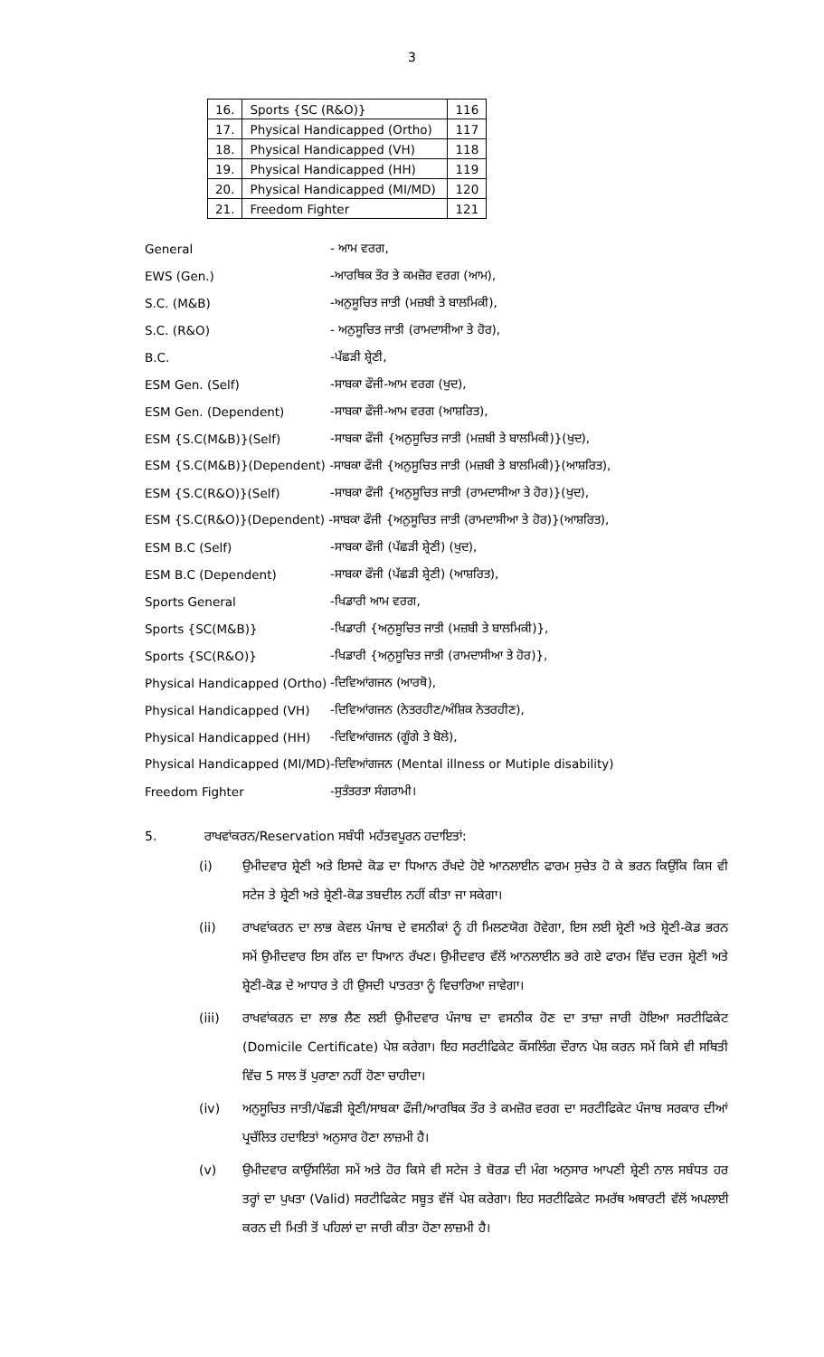3
| 16. | Sports {SC (R&O)} | 116 |
| 17. | Physical Handicapped (Ortho) | 117 |
| 18. | Physical Handicapped (VH) | 118 |
| 19. | Physical Handicapped (HH) | 119 |
| 20. | Physical Handicapped (MI/MD) | 120 |
| 21. | Freedom Fighter | 121 |
| General | - ਆਮ ਵਰਗ, |
| EWS (Gen.) | -ਆਰਥਿਕ ਤੌਰ ਤੇ ਕਮਜ਼ੋਰ ਵਰਗ (ਆਮ), |
| S.C. (M&B) | -ਅਨੁਸੂਚਿਤ ਜਾਤੀ (ਮਜ਼ਬੀ ਤੇ ਬਾਲਮਿਕੀ), |
| S.C. (R&O) | - ਅਨੁਸੂਚਿਤ ਜਾਤੀ (ਰਾਮਦਾਸੀਆ ਤੇ ਹੋਰ), |
| B.C. | -ਪੱਛੜੀ ਸ਼੍ਰੇਣੀ, |
| ESM Gen. (Self) | -ਸਾਬਕਾ ਫੌਜੀ-ਆਮ ਵਰਗ (ਖੁਦ), |
| ESM Gen. (Dependent) | -ਸਾਬਕਾ ਫੌਜੀ-ਆਮ ਵਰਗ (ਆਸ਼ਰਿਤ), |
| ESM {S.C(M&B)}(Self) | -ਸਾਬਕਾ ਫੌਜੀ {ਅਨੁਸੂਚਿਤ ਜਾਤੀ (ਮਜ਼ਬੀ ਤੇ ਬਾਲਮਿਕੀ)}(ਖੁਦ), |
| ESM {S.C(M&B)}(Dependent) -ਸਾਬਕਾ ਫੌਜੀ {ਅਨੁਸੂਚਿਤ ਜਾਤੀ (ਮਜ਼ਬੀ ਤੇ ਬਾਲਮਿਕੀ)}(ਆਸ਼ਰਿਤ), | |
| ESM {S.C(R&O)}(Self) | -ਸਾਬਕਾ ਫੌਜੀ {ਅਨੁਸੂਚਿਤ ਜਾਤੀ (ਰਾਮਦਾਸੀਆ ਤੇ ਹੋਰ)}(ਖੁਦ), |
| ESM {S.C(R&O)}(Dependent) -ਸਾਬਕਾ ਫੌਜੀ {ਅਨੁਸੂਚਿਤ ਜਾਤੀ (ਰਾਮਦਾਸੀਆ ਤੇ ਹੋਰ)}(ਆਸ਼ਰਿਤ), | |
| ESM B.C (Self) | -ਸਾਬਕਾ ਫੌਜੀ (ਪੱਛੜੀ ਸ਼੍ਰੇਣੀ) (ਖੁਦ), |
| ESM B.C (Dependent) | -ਸਾਬਕਾ ਫੌਜੀ (ਪੱਛੜੀ ਸ਼੍ਰੇਣੀ) (ਆਸ਼ਰਿਤ), |
| Sports General | -ਖਿਡਾਰੀ ਆਮ ਵਰਗ, |
| Sports {SC(M&B)} | -ਖਿਡਾਰੀ {ਅਨੁਸੂਚਿਤ ਜਾਤੀ (ਮਜ਼ਬੀ ਤੇ ਬਾਲਮਿਕੀ)}, |
| Sports {SC(R&O)} | -ਖਿਡਾਰੀ {ਅਨੁਸੂਚਿਤ ਜਾਤੀ (ਰਾਮਦਾਸੀਆ ਤੇ ਹੋਰ)}, |
| Physical Handicapped (Ortho) | -ਦਿਵਿਆਂਗਜਨ (ਆਰਥੋ), |
| Physical Handicapped (VH) | -ਦਿਵਿਆਂਗਜਨ (ਨੇਤਰਹੀਣ/ਅੰਸ਼ਿਕ ਨੇਤਰਹੀਣ), |
| Physical Handicapped (HH) | -ਦਿਵਿਆਂਗਜਨ (ਗੂੰਗੇ ਤੇ ਬੋਲੇ), |
| Physical Handicapped (MI/MD)-ਦਿਵਿਆਂਗਜਨ (Mental illness or Mutiple disability) | |
| Freedom Fighter | -ਸੁਤੰਤਰਤਾ ਸੰਗਰਾਮੀ। |
5. ਰਾਖਵਾਂਕਰਨ/Reservation ਸਬੰਧੀ ਮਹੱਤਵਪੂਰਨ ਹਦਾਇਤਾਂ:
(i) ਉਮੀਦਵਾਰ ਸ਼੍ਰੇਣੀ ਅਤੇ ਇਸਦੇ ਕੋਡ ਦਾ ਧਿਆਨ ਰੱਖਦੇ ਹੋਏ ਆਨਲਾਈਨ ਫਾਰਮ ਸੁਚੇਤ ਹੋ ਕੇ ਭਰਨ ਕਿਉਂਕਿ ਕਿਸ ਵੀ ਸਟੇਜ ਤੇ ਸ਼੍ਰੇਣੀ ਅਤੇ ਸ਼੍ਰੇਣੀ-ਕੋਡ ਤਬਦੀਲ ਨਹੀਂ ਕੀਤਾ ਜਾ ਸਕੇਗਾ।
(ii) ਰਾਖਵਾਂਕਰਨ ਦਾ ਲਾਭ ਕੇਵਲ ਪੰਜਾਬ ਦੇ ਵਸਨੀਕਾਂ ਨੂੰ ਹੀ ਮਿਲਣਯੋਗ ਹੋਵੇਗਾ, ਇਸ ਲਈ ਸ਼੍ਰੇਣੀ ਅਤੇ ਸ਼੍ਰੇਣੀ-ਕੋਡ ਭਰਨ ਸਮੇਂ ਉਮੀਦਵਾਰ ਇਸ ਗੱਲ ਦਾ ਧਿਆਨ ਰੱਖਣ। ਉਮੀਦਵਾਰ ਵੱਲੋਂ ਆਨਲਾਈਨ ਭਰੇ ਗਏ ਫਾਰਮ ਵਿੱਚ ਦਰਜ ਸ਼੍ਰੇਣੀ ਅਤੇ ਸ਼੍ਰੇਣੀ-ਕੋਡ ਦੇ ਆਧਾਰ ਤੇ ਹੀ ਉਸਦੀ ਪਾਤਰਤਾ ਨੂੰ ਵਿਚਾਰਿਆ ਜਾਵੇਗਾ।
(iii) ਰਾਖਵਾਂਕਰਨ ਦਾ ਲਾਭ ਲੈਣ ਲਈ ਉਮੀਦਵਾਰ ਪੰਜਾਬ ਦਾ ਵਸਨੀਕ ਹੋਣ ਦਾ ਤਾਜ਼ਾ ਜਾਰੀ ਹੋਇਆ ਸਰਟੀਫਿਕੇਟ (Domicile Certificate) ਪੇਸ਼ ਕਰੇਗਾ। ਇਹ ਸਰਟੀਫਿਕੇਟ ਕੌਂਸਲਿੰਗ ਦੌਰਾਨ ਪੇਸ਼ ਕਰਨ ਸਮੇਂ ਕਿਸੇ ਵੀ ਸਥਿਤੀ ਵਿੱਚ 5 ਸਾਲ ਤੋਂ ਪੁਰਾਣਾ ਨਹੀਂ ਹੋਣਾ ਚਾਹੀਦਾ।
(iv) ਅਨੁਸੂਚਿਤ ਜਾਤੀ/ਪੱਛੜੀ ਸ਼੍ਰੇਣੀ/ਸਾਬਕਾ ਫੌਜੀ/ਆਰਥਿਕ ਤੌਰ ਤੇ ਕਮਜ਼ੋਰ ਵਰਗ ਦਾ ਸਰਟੀਫਿਕੇਟ ਪੰਜਾਬ ਸਰਕਾਰ ਦੀਆਂ ਪ੍ਰਚੱਲਿਤ ਹਦਾਇਤਾਂ ਅਨੁਸਾਰ ਹੋਣਾ ਲਾਜ਼ਮੀ ਹੈ।
(v) ਉਮੀਦਵਾਰ ਕਾਉਂਸਲਿੰਗ ਸਮੇਂ ਅਤੇ ਹੋਰ ਕਿਸੇ ਵੀ ਸਟੇਜ ਤੇ ਬੋਰਡ ਦੀ ਮੰਗ ਅਨੁਸਾਰ ਆਪਣੀ ਸ਼੍ਰੇਣੀ ਨਾਲ ਸਬੰਧਤ ਹਰ ਤਰ੍ਹਾਂ ਦਾ ਪੁਖਤਾ (Valid) ਸਰਟੀਫਿਕੇਟ ਸਬੂਤ ਵੱਜੋਂ ਪੇਸ਼ ਕਰੇਗਾ। ਇਹ ਸਰਟੀਫਿਕੇਟ ਸਮਰੱਥ ਅਥਾਰਟੀ ਵੱਲੋਂ ਅਪਲਾਈ ਕਰਨ ਦੀ ਮਿਤੀ ਤੋਂ ਪਹਿਲਾਂ ਦਾ ਜਾਰੀ ਕੀਤਾ ਹੋਣਾ ਲਾਜ਼ਮੀ ਹੈ।